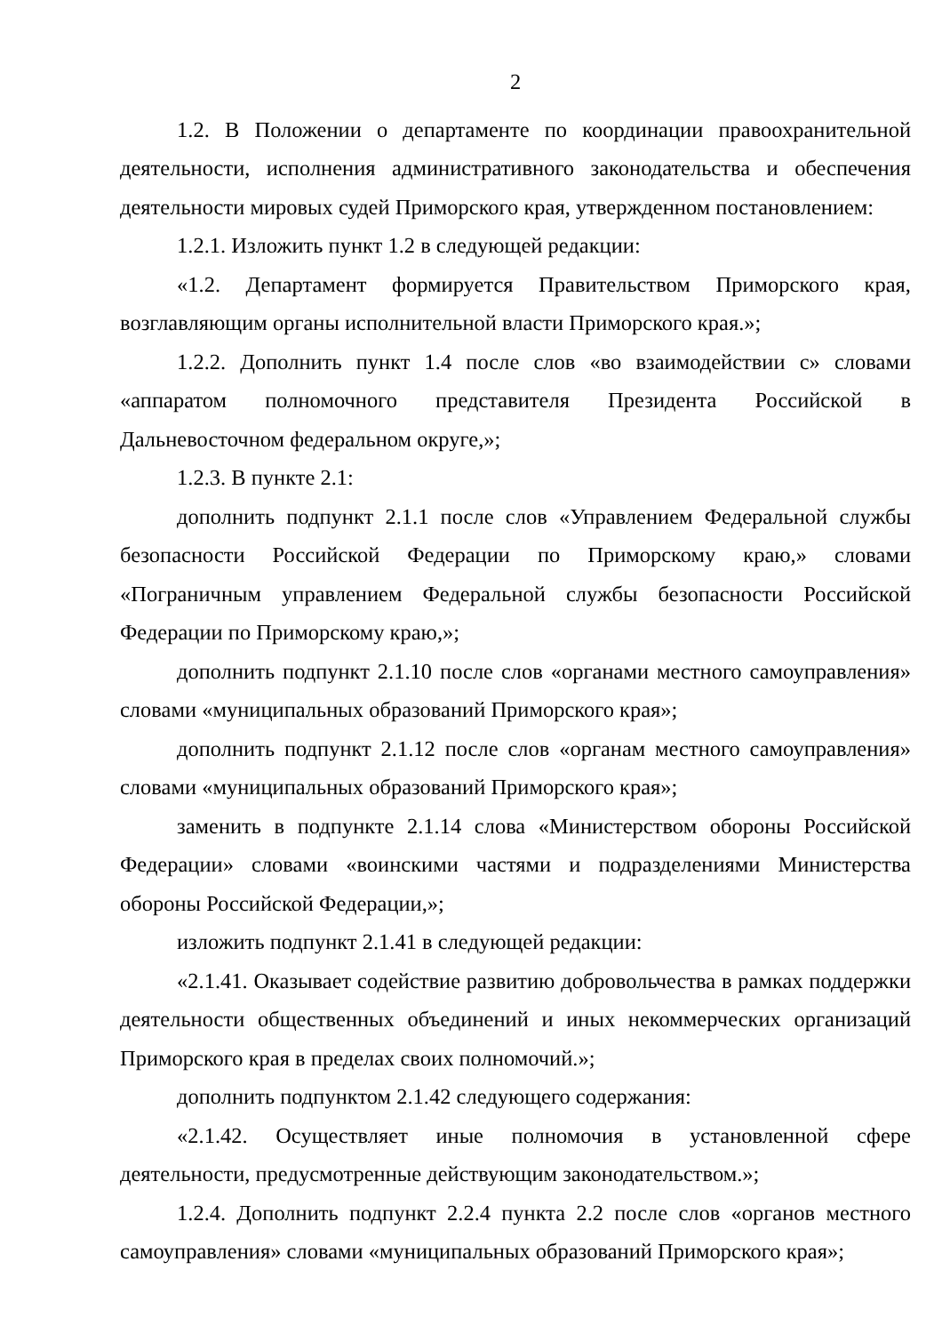2
1.2. В Положении о департаменте по координации правоохранительной деятельности, исполнения административного законодательства и обеспечения деятельности мировых судей Приморского края, утвержденном постановлением:
1.2.1. Изложить пункт 1.2 в следующей редакции:
«1.2. Департамент формируется Правительством Приморского края, возглавляющим органы исполнительной власти Приморского края.»;
1.2.2. Дополнить пункт 1.4 после слов «во взаимодействии с» словами «аппаратом полномочного представителя Президента Российской в Дальневосточном федеральном округе,»;
1.2.3. В пункте 2.1:
дополнить подпункт 2.1.1 после слов «Управлением Федеральной службы безопасности Российской Федерации по Приморскому краю,» словами «Пограничным управлением Федеральной службы безопасности Российской Федерации по Приморскому краю,»;
дополнить подпункт 2.1.10 после слов «органами местного самоуправления» словами «муниципальных образований Приморского края»;
дополнить подпункт 2.1.12 после слов «органам местного самоуправления» словами «муниципальных образований Приморского края»;
заменить в подпункте 2.1.14 слова «Министерством обороны Российской Федерации» словами «воинскими частями и подразделениями Министерства обороны Российской Федерации,»;
изложить подпункт 2.1.41 в следующей редакции:
«2.1.41. Оказывает содействие развитию добровольчества в рамках поддержки деятельности общественных объединений и иных некоммерческих организаций Приморского края в пределах своих полномочий.»;
дополнить подпунктом 2.1.42 следующего содержания:
«2.1.42. Осуществляет иные полномочия в установленной сфере деятельности, предусмотренные действующим законодательством.»;
1.2.4. Дополнить подпункт 2.2.4 пункта 2.2 после слов «органов местного самоуправления» словами «муниципальных образований Приморского края»;